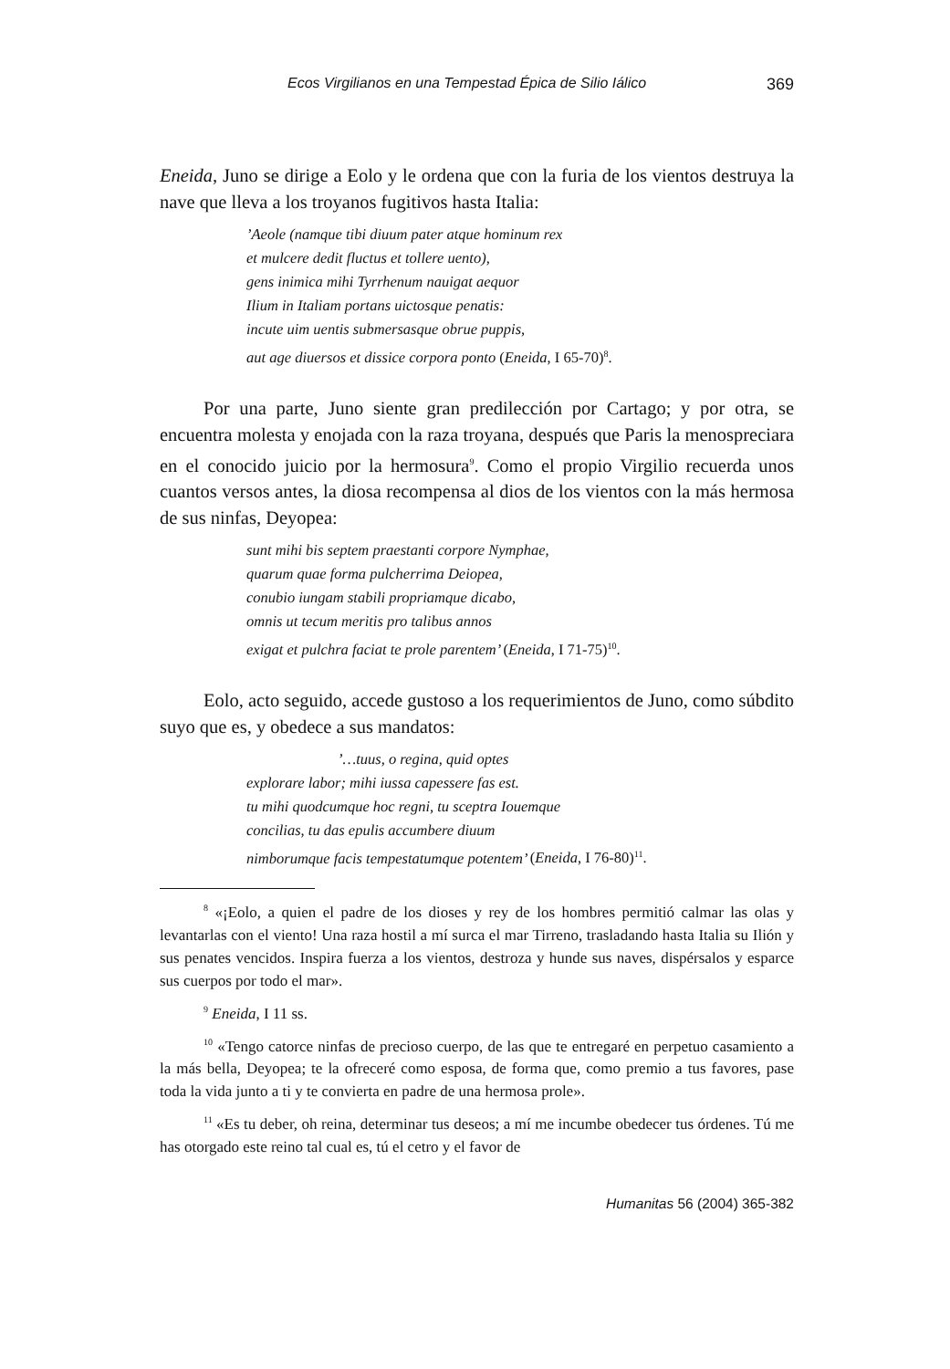Ecos Virgilianos en una Tempestad Épica de Silio Iálico 369
Eneida, Juno se dirige a Eolo y le ordena que con la furia de los vientos destruya la nave que lleva a los troyanos fugitivos hasta Italia:
’Aeole (namque tibi diuum pater atque hominum rex
et mulcere dedit fluctus et tollere uento),
gens inimica mihi Tyrrhenum nauigat aequor
Ilium in Italiam portans uictosque penatis:
incute uim uentis submersasque obrue puppis,
aut age diuersos et dissice corpora ponto (Eneida, I 65-70)<sup>8</sup>.
Por una parte, Juno siente gran predilección por Cartago; y por otra, se encuentra molesta y enojada con la raza troyana, después que Paris la menospreciara en el conocido juicio por la hermosura<sup>9</sup>. Como el propio Virgilio recuerda unos cuantos versos antes, la diosa recompensa al dios de los vientos con la más hermosa de sus ninfas, Deyopea:
sunt mihi bis septem praestanti corpore Nymphae,
quarum quae forma pulcherrima Deiopea,
conubio iungam stabili propriamque dicabo,
omnis ut tecum meritis pro talibus annos
exigat et pulchra faciat te prole parentem’ (Eneida, I 71-75)<sup>10</sup>.
Eolo, acto seguido, accede gustoso a los requerimientos de Juno, como súbdito suyo que es, y obedece a sus mandatos:
’…tuus, o regina, quid optes
explorare labor; mihi iussa capessere fas est.
tu mihi quodcumque hoc regni, tu sceptra Iouemque
concilias, tu das epulis accumbere diuum
nimborumque facis tempestatumque potentem’ (Eneida, I 76-80)<sup>11</sup>.
<sup>8</sup> «¡Eolo, a quien el padre de los dioses y rey de los hombres permitió calmar las olas y levantarlas con el viento! Una raza hostil a mí surca el mar Tirreno, trasladando hasta Italia su Ilión y sus penates vencidos. Inspira fuerza a los vientos, destroza y hunde sus naves, dispérsalos y esparce sus cuerpos por todo el mar».
<sup>9</sup> Eneida, I 11 ss.
<sup>10</sup> «Tengo catorce ninfas de precioso cuerpo, de las que te entregaré en perpetuo casamiento a la más bella, Deyopea; te la ofreceré como esposa, de forma que, como premio a tus favores, pase toda la vida junto a ti y te convierta en padre de una hermosa prole».
<sup>11</sup> «Es tu deber, oh reina, determinar tus deseos; a mí me incumbe obedecer tus órdenes. Tú me has otorgado este reino tal cual es, tú el cetro y el favor de
Humanitas 56 (2004) 365-382